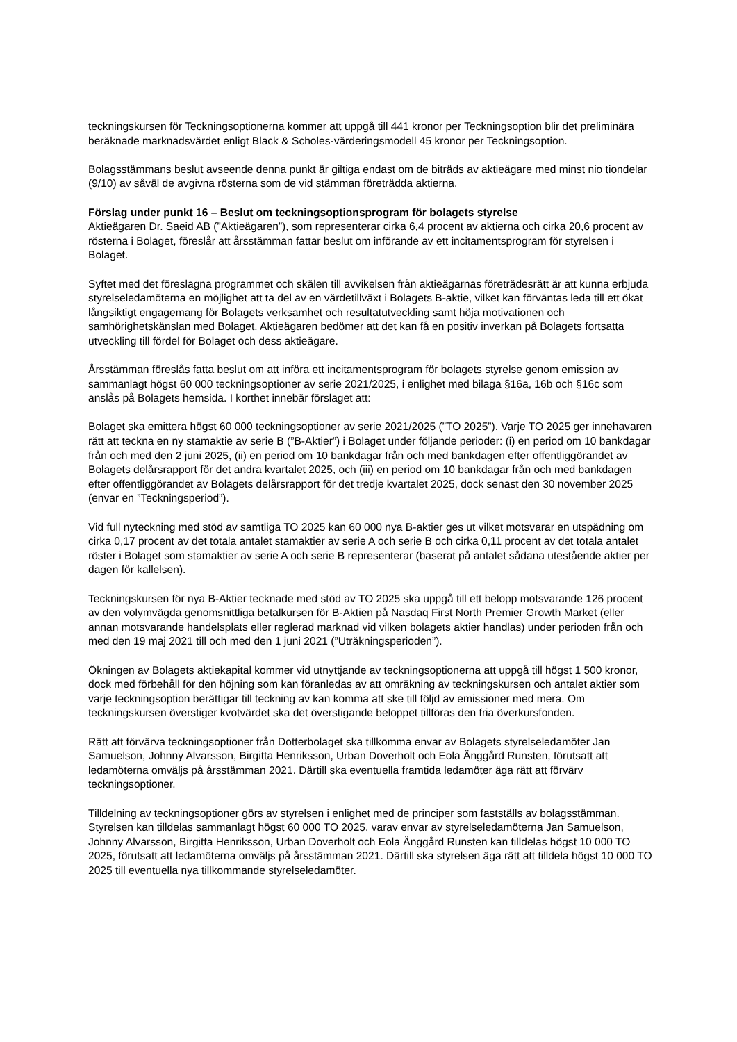teckningskursen för Teckningsoptionerna kommer att uppgå till 441 kronor per Teckningsoption blir det preliminära beräknade marknadsvärdet enligt Black & Scholes-värderingsmodell 45 kronor per Teckningsoption.
Bolagsstämmans beslut avseende denna punkt är giltiga endast om de biträds av aktieägare med minst nio tiondelar (9/10) av såväl de avgivna rösterna som de vid stämman företrädda aktierna.
Förslag under punkt 16 – Beslut om teckningsoptionsprogram för bolagets styrelse
Aktieägaren Dr. Saeid AB (”Aktieägaren”), som representerar cirka 6,4 procent av aktierna och cirka 20,6 procent av rösterna i Bolaget, föreslår att årsstämman fattar beslut om införande av ett incitamentsprogram för styrelsen i Bolaget.
Syftet med det föreslagna programmet och skälen till avvikelsen från aktieägarnas företrädesrätt är att kunna erbjuda styrelseledamöterna en möjlighet att ta del av en värdetillväxt i Bolagets B-aktie, vilket kan förväntas leda till ett ökat långsiktigt engagemang för Bolagets verksamhet och resultatutveckling samt höja motivationen och samhörighetskänslan med Bolaget. Aktieägaren bedömer att det kan få en positiv inverkan på Bolagets fortsatta utveckling till fördel för Bolaget och dess aktieägare.
Årsstämman föreslås fatta beslut om att införa ett incitamentsprogram för bolagets styrelse genom emission av sammanlagt högst 60 000 teckningsoptioner av serie 2021/2025, i enlighet med bilaga §16a, 16b och §16c som anslås på Bolagets hemsida. I korthet innebär förslaget att:
Bolaget ska emittera högst 60 000 teckningsoptioner av serie 2021/2025 (”TO 2025”). Varje TO 2025 ger innehavaren rätt att teckna en ny stamaktie av serie B (”B-Aktier”) i Bolaget under följande perioder: (i) en period om 10 bankdagar från och med den 2 juni 2025, (ii) en period om 10 bankdagar från och med bankdagen efter offentliggörandet av Bolagets delårsrapport för det andra kvartalet 2025, och (iii) en period om 10 bankdagar från och med bankdagen efter offentliggörandet av Bolagets delårsrapport för det tredje kvartalet 2025, dock senast den 30 november 2025 (envar en ”Teckningsperiod”).
Vid full nyteckning med stöd av samtliga TO 2025 kan 60 000 nya B-aktier ges ut vilket motsvarar en utspädning om cirka 0,17 procent av det totala antalet stamaktier av serie A och serie B och cirka 0,11 procent av det totala antalet röster i Bolaget som stamaktier av serie A och serie B representerar (baserat på antalet sådana utestående aktier per dagen för kallelsen).
Teckningskursen för nya B-Aktier tecknade med stöd av TO 2025 ska uppgå till ett belopp motsvarande 126 procent av den volymvägda genomsnittliga betalkursen för B-Aktien på Nasdaq First North Premier Growth Market (eller annan motsvarande handelsplats eller reglerad marknad vid vilken bolagets aktier handlas) under perioden från och med den 19 maj 2021 till och med den 1 juni 2021 (”Uträkningsperioden”).
Ökningen av Bolagets aktiekapital kommer vid utnyttjande av teckningsoptionerna att uppgå till högst 1 500 kronor, dock med förbehåll för den höjning som kan föranledas av att omräkning av teckningskursen och antalet aktier som varje teckningsoption berättigar till teckning av kan komma att ske till följd av emissioner med mera. Om teckningskursen överstiger kvotvärdet ska det överstigande beloppet tillföras den fria överkursfonden.
Rätt att förvärva teckningsoptioner från Dotterbolaget ska tillkomma envar av Bolagets styrelseledamöter Jan Samuelson, Johnny Alvarsson, Birgitta Henriksson, Urban Doverholt och Eola Änggård Runsten, förutsatt att ledamöterna omväljs på årsstämman 2021. Därtill ska eventuella framtida ledamöter äga rätt att förvärv teckningsoptioner.
Tilldelning av teckningsoptioner görs av styrelsen i enlighet med de principer som fastställs av bolagsstämman. Styrelsen kan tilldelas sammanlagt högst 60 000 TO 2025, varav envar av styrelseledamöterna Jan Samuelson, Johnny Alvarsson, Birgitta Henriksson, Urban Doverholt och Eola Änggård Runsten kan tilldelas högst 10 000 TO 2025, förutsatt att ledamöterna omväljs på årsstämman 2021. Därtill ska styrelsen äga rätt att tilldela högst 10 000 TO 2025 till eventuella nya tillkommande styrelseledamöter.